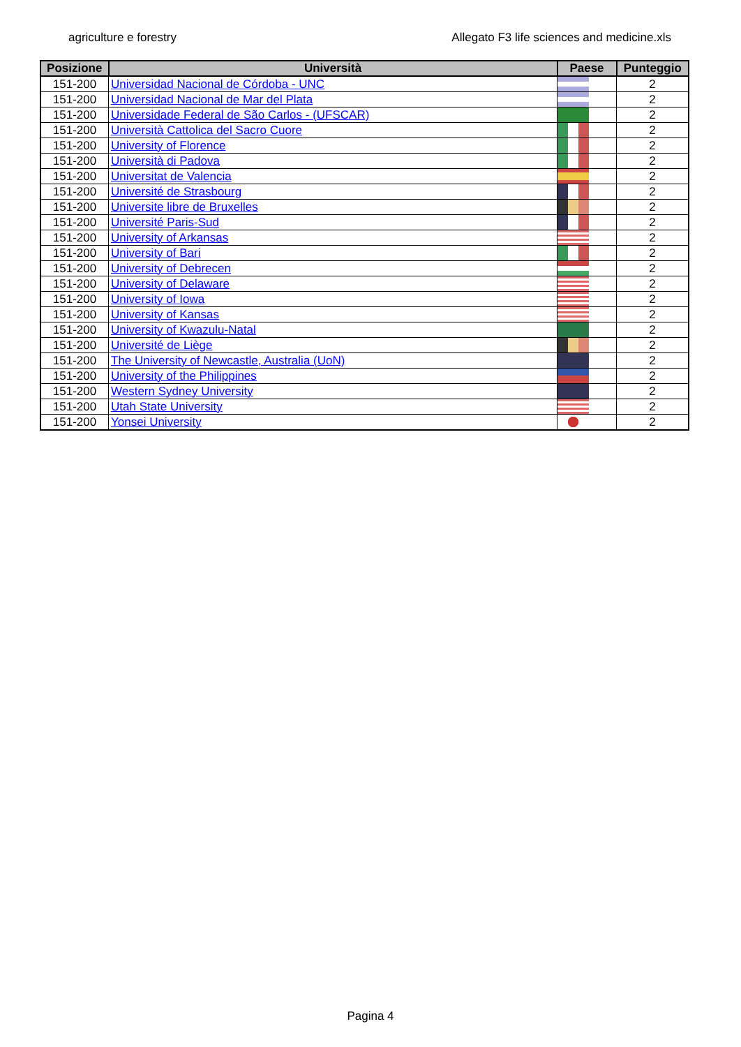agriculture e forestry Allegato F3 life sciences and medicine.xls
| Posizione | Università | Paese | Punteggio |
| --- | --- | --- | --- |
| 151-200 | Universidad Nacional de Córdoba - UNC | | 2 |
| 151-200 | Universidad Nacional de Mar del Plata | | 2 |
| 151-200 | Universidade Federal de São Carlos - (UFSCAR) | | 2 |
| 151-200 | Università Cattolica del Sacro Cuore | | 2 |
| 151-200 | University of Florence | | 2 |
| 151-200 | Università di Padova | | 2 |
| 151-200 | Universitat de Valencia | | 2 |
| 151-200 | Université de Strasbourg | | 2 |
| 151-200 | Universite libre de Bruxelles | | 2 |
| 151-200 | Université Paris-Sud | | 2 |
| 151-200 | University of Arkansas | | 2 |
| 151-200 | University of Bari | | 2 |
| 151-200 | University of Debrecen | | 2 |
| 151-200 | University of Delaware | | 2 |
| 151-200 | University of Iowa | | 2 |
| 151-200 | University of Kansas | | 2 |
| 151-200 | University of Kwazulu-Natal | | 2 |
| 151-200 | Université de Liège | | 2 |
| 151-200 | The University of Newcastle, Australia (UoN) | | 2 |
| 151-200 | University of the Philippines | | 2 |
| 151-200 | Western Sydney University | | 2 |
| 151-200 | Utah State University | | 2 |
| 151-200 | Yonsei University | | 2 |
Pagina 4